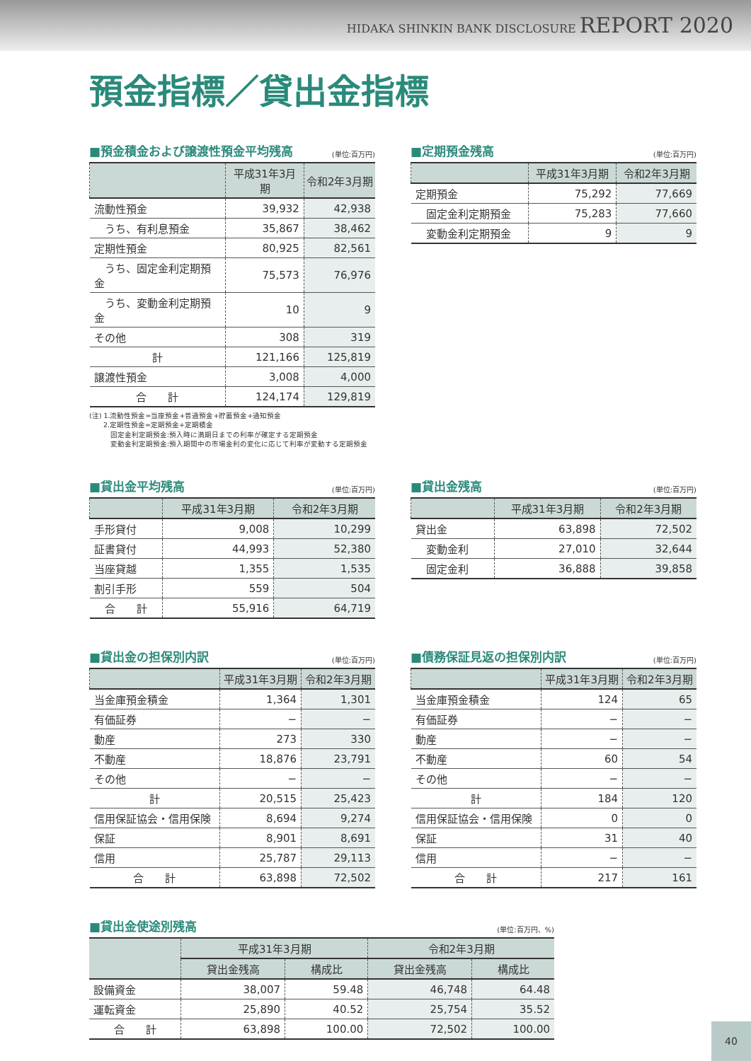HIDAKA SHINKIN BANK DISCLOSURE REPORT 2020
預金指標／貸出金指標
■預金積金および譲渡性預金平均残高 (単位:百万円)
| | 平成31年3月期 | 令和2年3月期 |
| --- | --- | --- |
| 流動性預金 | 39,932 | 42,938 |
| うち、有利息預金 | 35,867 | 38,462 |
| 定期性預金 | 80,925 | 82,561 |
| うち、固定金利定期預金 | 75,573 | 76,976 |
| うち、変動金利定期預金 | 10 | 9 |
| その他 | 308 | 319 |
| 計 | 121,166 | 125,819 |
| 譲渡性預金 | 3,008 | 4,000 |
| 合 計 | 124,174 | 129,819 |
(注) 1.流動性預金=当座預金+普通預金+貯蓄預金+通知預金
　　2.定期性預金=定期預金+定期積金
　　　固定金利定期預金:預入時に満期日までの利率が確定する定期預金
　　　変動金利定期預金:預入期間中の市場金利の変化に応じて利率が変動する定期預金
■定期預金残高 (単位:百万円)
| | 平成31年3月期 | 令和2年3月期 |
| --- | --- | --- |
| 定期預金 | 75,292 | 77,669 |
| 固定金利定期預金 | 75,283 | 77,660 |
| 変動金利定期預金 | 9 | 9 |
■貸出金平均残高 (単位:百万円)
| | 平成31年3月期 | 令和2年3月期 |
| --- | --- | --- |
| 手形貸付 | 9,008 | 10,299 |
| 証書貸付 | 44,993 | 52,380 |
| 当座貸越 | 1,355 | 1,535 |
| 割引手形 | 559 | 504 |
| 合 計 | 55,916 | 64,719 |
■貸出金残高 (単位:百万円)
| | 平成31年3月期 | 令和2年3月期 |
| --- | --- | --- |
| 貸出金 | 63,898 | 72,502 |
| 変動金利 | 27,010 | 32,644 |
| 固定金利 | 36,888 | 39,858 |
■貸出金の担保別内訳 (単位:百万円)
| | 平成31年3月期 | 令和2年3月期 |
| --- | --- | --- |
| 当金庫預金積金 | 1,364 | 1,301 |
| 有価証券 | − | − |
| 動産 | 273 | 330 |
| 不動産 | 18,876 | 23,791 |
| その他 | − | − |
| 計 | 20,515 | 25,423 |
| 信用保証協会・信用保険 | 8,694 | 9,274 |
| 保証 | 8,901 | 8,691 |
| 信用 | 25,787 | 29,113 |
| 合 計 | 63,898 | 72,502 |
■債務保証見返の担保別内訳 (単位:百万円)
| | 平成31年3月期 | 令和2年3月期 |
| --- | --- | --- |
| 当金庫預金積金 | 124 | 65 |
| 有価証券 | − | − |
| 動産 | − | − |
| 不動産 | 60 | 54 |
| その他 | − | − |
| 計 | 184 | 120 |
| 信用保証協会・信用保険 | 0 | 0 |
| 保証 | 31 | 40 |
| 信用 | − | − |
| 合 計 | 217 | 161 |
■貸出金使途別残高 (単位:百万円、%)
| | 平成31年3月期 | | 令和2年3月期 | |
| --- | --- | --- | --- | --- |
| | 貸出金残高 | 構成比 | 貸出金残高 | 構成比 |
| 設備資金 | 38,007 | 59.48 | 46,748 | 64.48 |
| 運転資金 | 25,890 | 40.52 | 25,754 | 35.52 |
| 合 計 | 63,898 | 100.00 | 72,502 | 100.00 |
40